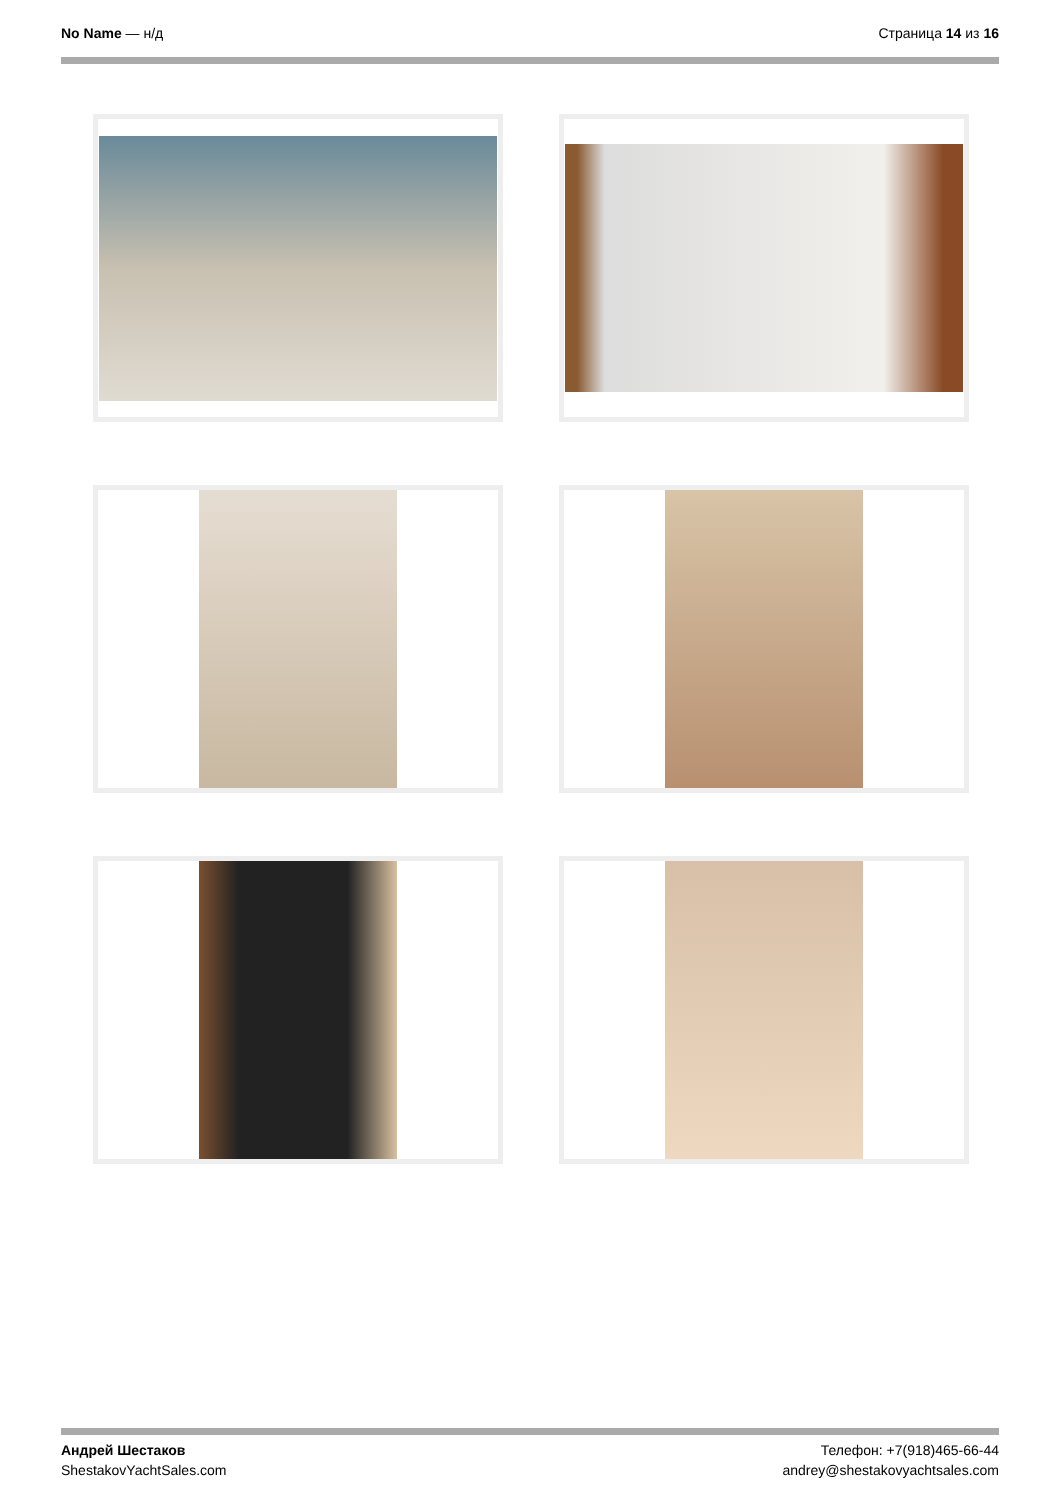No Name — н/д Страница 14 из 16
Андрей Шестаков
ShestakovYachtSales.com
Телефон: +7(918)465-66-44
andrey@shestakovyachtsales.com